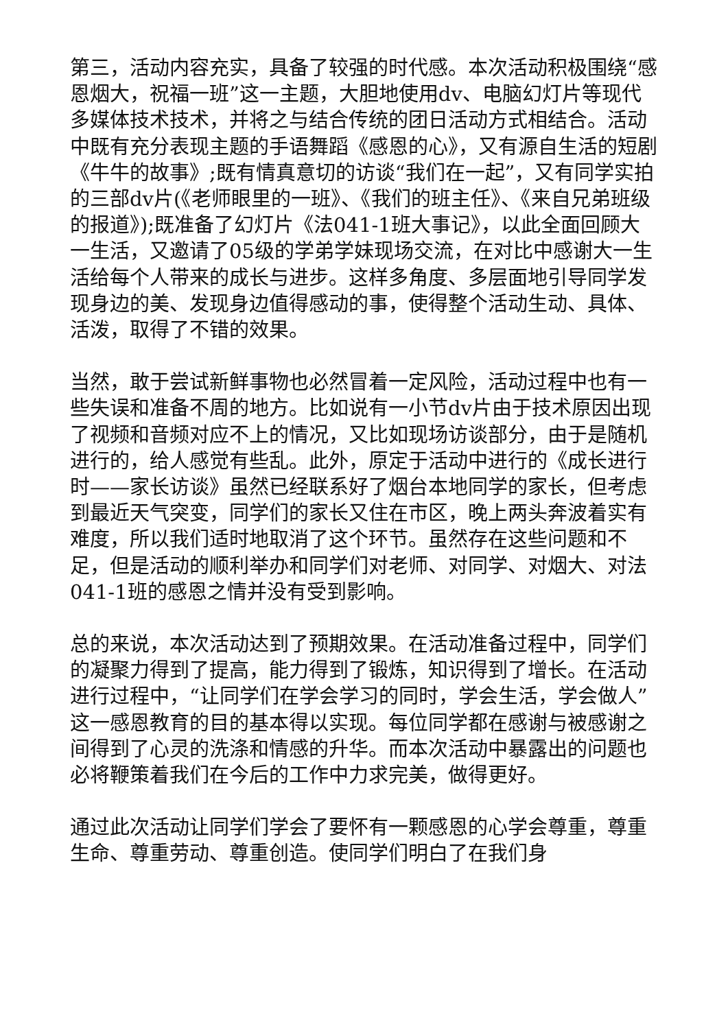第三，活动内容充实，具备了较强的时代感。本次活动积极围绕“感恩烟大，祝福一班”这一主题，大胆地使用dv、电脑幻灯片等现代多媒体技术技术，并将之与结合传统的团日活动方式相结合。活动中既有充分表现主题的手语舞蹈《感恩的心》，又有源自生活的短剧《牛牛的故事》;既有情真意切的访谈“我们在一起”，又有同学实拍的三部dv片(《老师眼里的一班》、《我们的班主任》、《来自兄弟班级的报道》);既准备了幻灯片《法041-1班大事记》，以此全面回顾大一生活，又邀请了05级的学弟学妹现场交流，在对比中感谢大一生活给每个人带来的成长与进步。这样多角度、多层面地引导同学发现身边的美、发现身边值得感动的事，使得整个活动生动、具体、活泼，取得了不错的效果。
当然，敢于尝试新鲜事物也必然冒着一定风险，活动过程中也有一些失误和准备不周的地方。比如说有一小节dv片由于技术原因出现了视频和音频对应不上的情况，又比如现场访谈部分，由于是随机进行的，给人感觉有些乱。此外，原定于活动中进行的《成长进行时——家长访谈》虽然已经联系好了烟台本地同学的家长，但考虑到最近天气突变，同学们的家长又住在市区，晚上两头奔波着实有难度，所以我们适时地取消了这个环节。虽然存在这些问题和不足，但是活动的顺利举办和同学们对老师、对同学、对烟大、对法041-1班的感恩之情并没有受到影响。
总的来说，本次活动达到了预期效果。在活动准备过程中，同学们的凝聚力得到了提高，能力得到了锻炼，知识得到了增长。在活动进行过程中，“让同学们在学会学习的同时，学会生活，学会做人”这一感恩教育的目的基本得以实现。每位同学都在感谢与被感谢之间得到了心灵的洗涤和情感的升华。而本次活动中暴露出的问题也必将鞭策着我们在今后的工作中力求完美，做得更好。
通过此次活动让同学们学会了要怀有一颗感恩的心学会尊重，尊重生命、尊重劳动、尊重创造。使同学们明白了在我们身